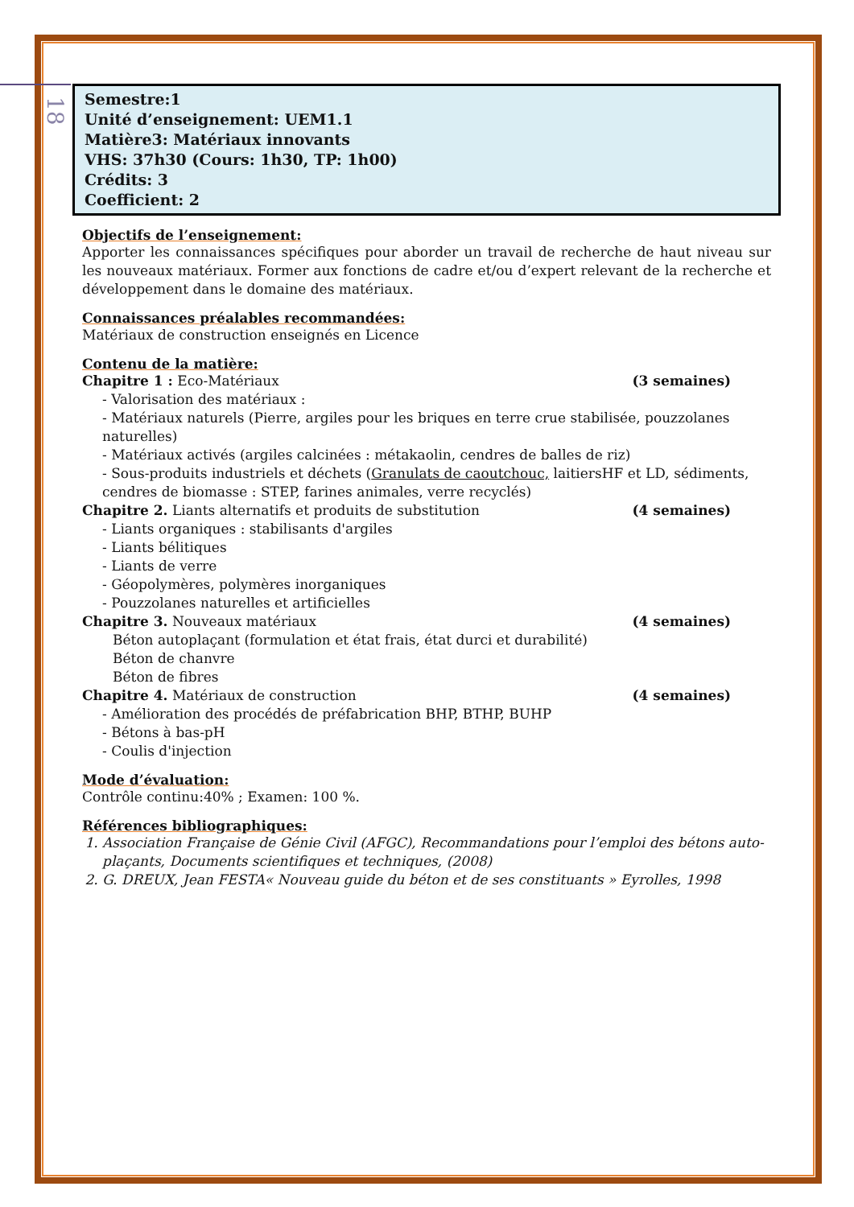18
Semestre:1
Unité d’enseignement: UEM1.1
Matière3: Matériaux innovants
VHS: 37h30 (Cours: 1h30, TP: 1h00)
Crédits: 3
Coefficient: 2
Objectifs de l’enseignement:
Apporter les connaissances spécifiques pour aborder un travail de recherche de haut niveau sur les nouveaux matériaux. Former aux fonctions de cadre et/ou d’expert relevant de la recherche et développement dans le domaine des matériaux.
Connaissances préalables recommandées:
Matériaux de construction enseignés en Licence
Contenu de la matière:
Chapitre 1 : Eco-Matériaux (3 semaines)
- Valorisation des matériaux :
- Matériaux naturels (Pierre, argiles pour les briques en terre crue stabilisée, pouzzolanes naturelles)
- Matériaux activés (argiles calcinées : métakaolin, cendres de balles de riz)
- Sous-produits industriels et déchets (Granulats de caoutchouc, laitiersHF et LD, sédiments, cendres de biomasse : STEP, farines animales, verre recyclés)
Chapitre 2. Liants alternatifs et produits de substitution (4 semaines)
- Liants organiques : stabilisants d'argiles
- Liants bélitiques
- Liants de verre
- Géopolymères, polymères inorganiques
- Pouzzolanes naturelles et artificielles
Chapitre 3. Nouveaux matériaux (4 semaines)
Béton autoplaçant (formulation et état frais, état durci et durabilité)
Béton de chanvre
Béton de fibres
Chapitre 4. Matériaux de construction (4 semaines)
- Amélioration des procédés de préfabrication BHP, BTHP, BUHP
- Bétons à bas-pH
- Coulis d'injection
Mode d’évaluation:
Contrôle continu:40% ; Examen: 100 %.
Références bibliographiques:
1. Association Française de Génie Civil (AFGC), Recommandations pour l’emploi des bétons auto-plaçants, Documents scientifiques et techniques, (2008)
2. G. DREUX, Jean FESTA« Nouveau guide du béton et de ses constituants » Eyrolles, 1998